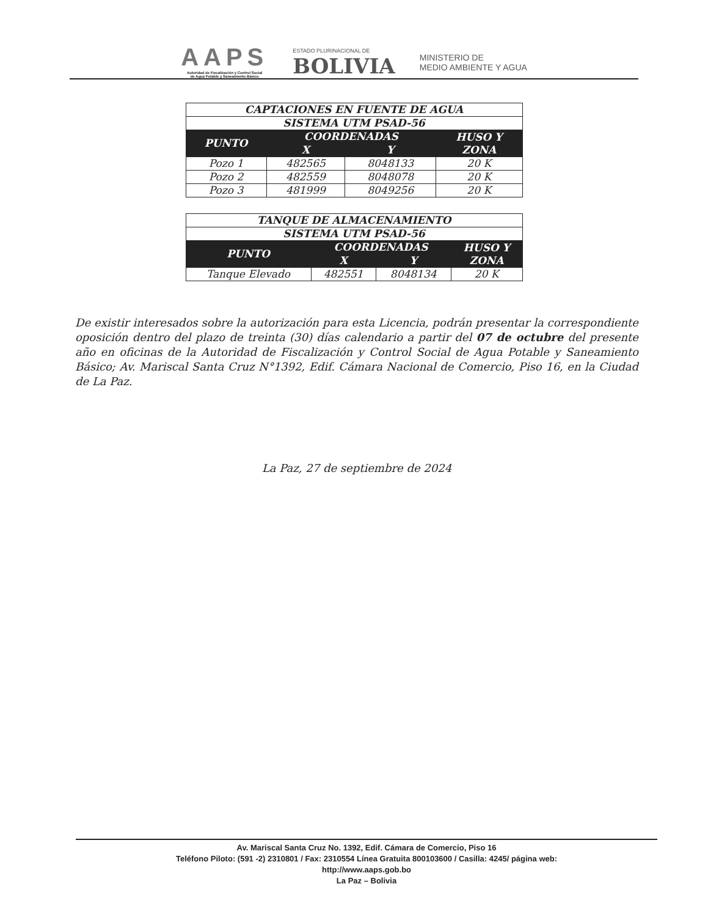AAPS
Autoridad de Fiscalización y Control Social
de Agua Potable y Saneamiento Básico
ESTADO PLURINACIONAL DE
BOLIVIA
MINISTERIO DE
MEDIO AMBIENTE Y AGUA
| CAPTACIONES EN FUENTE DE AGUA | | | |
| --- | --- | --- | --- |
| SISTEMA UTM PSAD-56 | | | |
| PUNTO | COORDENADAS | | HUSO Y ZONA |
| | X | Y | |
| Pozo 1 | 482565 | 8048133 | 20 K |
| Pozo 2 | 482559 | 8048078 | 20 K |
| Pozo 3 | 481999 | 8049256 | 20 K |
| TANQUE DE ALMACENAMIENTO | | | |
| --- | --- | --- | --- |
| SISTEMA UTM PSAD-56 | | | |
| PUNTO | COORDENADAS | | HUSO Y ZONA |
| | X | Y | |
| Tanque Elevado | 482551 | 8048134 | 20 K |
De existir interesados sobre la autorización para esta Licencia, podrán presentar la correspondiente oposición dentro del plazo de treinta (30) días calendario a partir del 07 de octubre del presente año en oficinas de la Autoridad de Fiscalización y Control Social de Agua Potable y Saneamiento Básico; Av. Mariscal Santa Cruz N°1392, Edif. Cámara Nacional de Comercio, Piso 16, en la Ciudad de La Paz.
La Paz, 27 de septiembre de 2024
Av. Mariscal Santa Cruz No. 1392, Edif. Cámara de Comercio, Piso 16
Teléfono Piloto: (591 -2) 2310801 / Fax: 2310554 Línea Gratuita 800103600 / Casilla: 4245/ página web:
http://www.aaps.gob.bo
La Paz – Bolivia